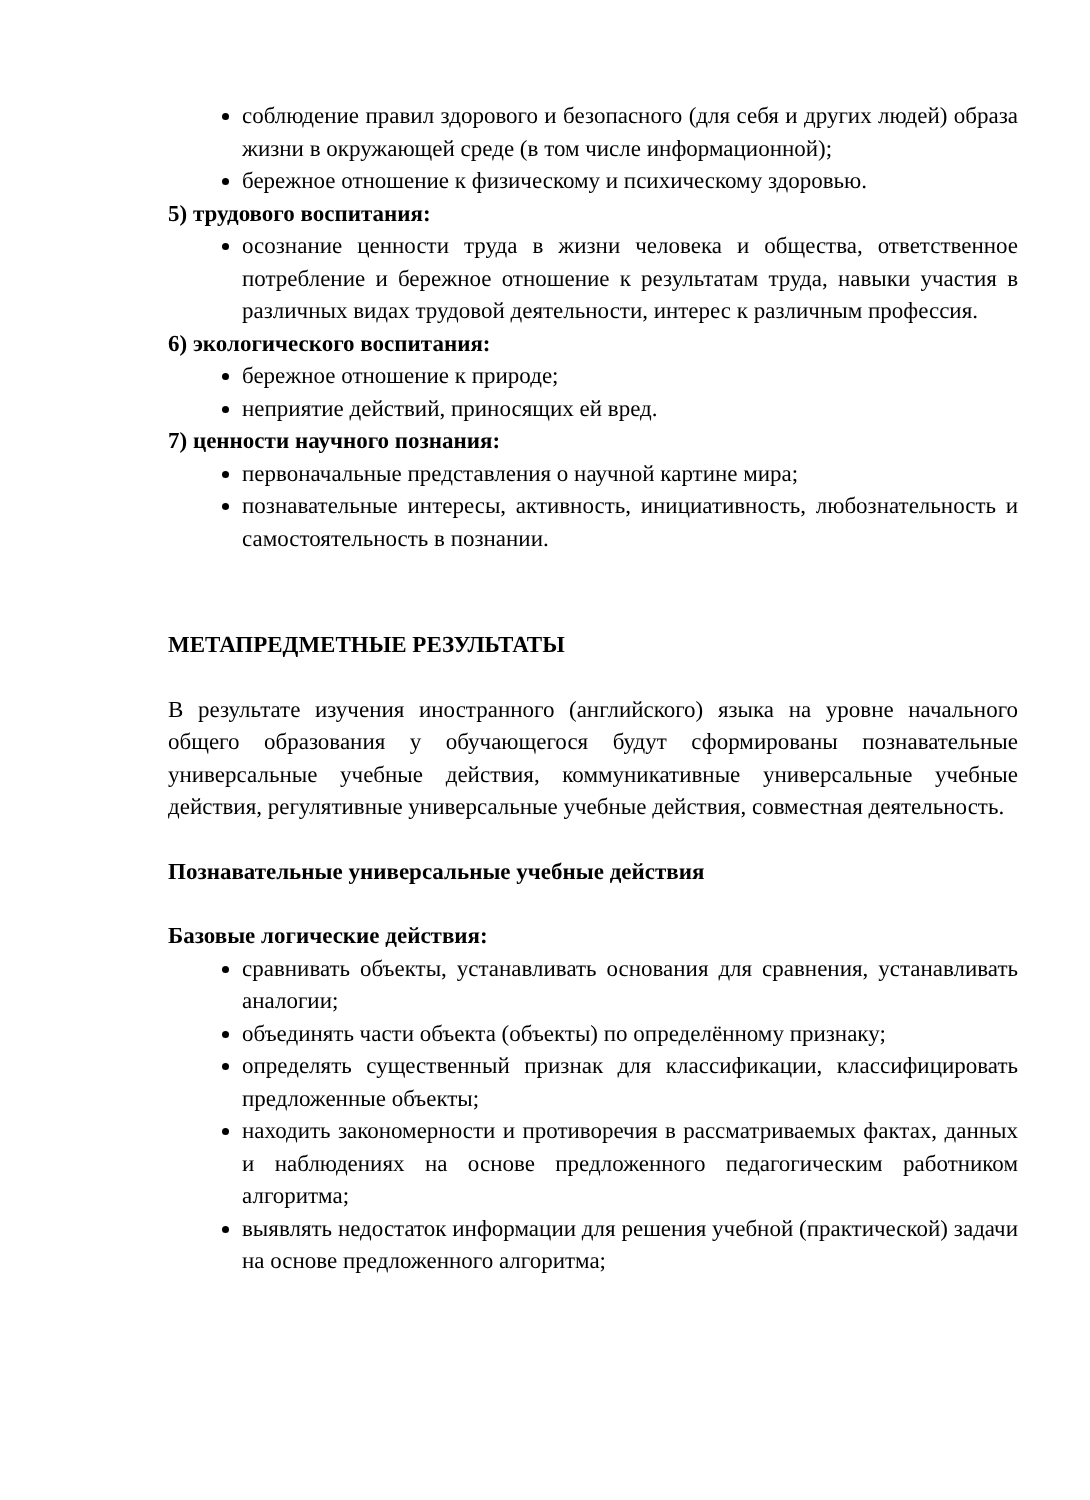соблюдение правил здорового и безопасного (для себя и других людей) образа жизни в окружающей среде (в том числе информационной);
бережное отношение к физическому и психическому здоровью.
5) трудового воспитания:
осознание ценности труда в жизни человека и общества, ответственное потребление и бережное отношение к результатам труда, навыки участия в различных видах трудовой деятельности, интерес к различным профессия.
6) экологического воспитания:
бережное отношение к природе;
неприятие действий, приносящих ей вред.
7) ценности научного познания:
первоначальные представления о научной картине мира;
познавательные интересы, активность, инициативность, любознательность и самостоятельность в познании.
МЕТАПРЕДМЕТНЫЕ РЕЗУЛЬТАТЫ
В результате изучения иностранного (английского) языка на уровне начального общего образования у обучающегося будут сформированы познавательные универсальные учебные действия, коммуникативные универсальные учебные действия, регулятивные универсальные учебные действия, совместная деятельность.
Познавательные универсальные учебные действия
Базовые логические действия:
сравнивать объекты, устанавливать основания для сравнения, устанавливать аналогии;
объединять части объекта (объекты) по определённому признаку;
определять существенный признак для классификации, классифицировать предложенные объекты;
находить закономерности и противоречия в рассматриваемых фактах, данных и наблюдениях на основе предложенного педагогическим работником алгоритма;
выявлять недостаток информации для решения учебной (практической) задачи на основе предложенного алгоритма;